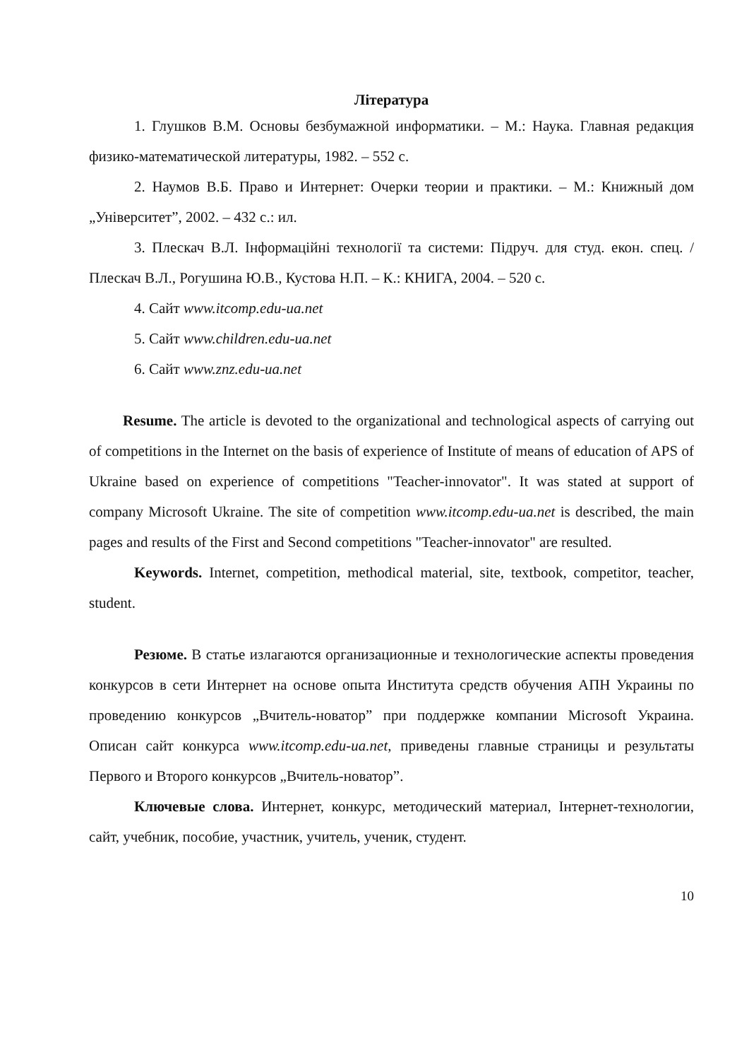Література
1. Глушков В.М. Основы безбумажной информатики. – М.: Наука. Главная редакция физико-математической литературы, 1982. – 552 с.
2. Наумов В.Б. Право и Интернет: Очерки теории и практики. – М.: Книжный дом „Університет”, 2002. – 432 с.: ил.
3. Плескач В.Л. Інформаційні технології та системи: Підруч. для студ. екон. спец. / Плескач В.Л., Рогушина Ю.В., Кустова Н.П. – К.: КНИГА, 2004. – 520 с.
4. Сайт www.itcomp.edu-ua.net
5. Сайт www.children.edu-ua.net
6. Сайт www.znz.edu-ua.net
Resume. The article is devoted to the organizational and technological aspects of carrying out of competitions in the Internet on the basis of experience of Institute of means of education of APS of Ukraine based on experience of competitions "Teacher-innovator". It was stated at support of company Microsoft Ukraine. The site of competition www.itcomp.edu-ua.net is described, the main pages and results of the First and Second competitions "Teacher-innovator" are resulted.
Keywords. Internet, competition, methodical material, site, textbook, competitor, teacher, student.
Резюме. В статье излагаются организационные и технологические аспекты проведения конкурсов в сети Интернет на основе опыта Института средств обучения АПН Украины по проведению конкурсов „Вчитель-новатор” при поддержке компании Microsoft Украина. Описан сайт конкурса www.itcomp.edu-ua.net, приведены главные страницы и результаты Первого и Второго конкурсов „Вчитель-новатор”.
Ключевые слова. Интернет, конкурс, методический материал, Інтернет-технологии, сайт, учебник, пособие, участник, учитель, ученик, студент.
10